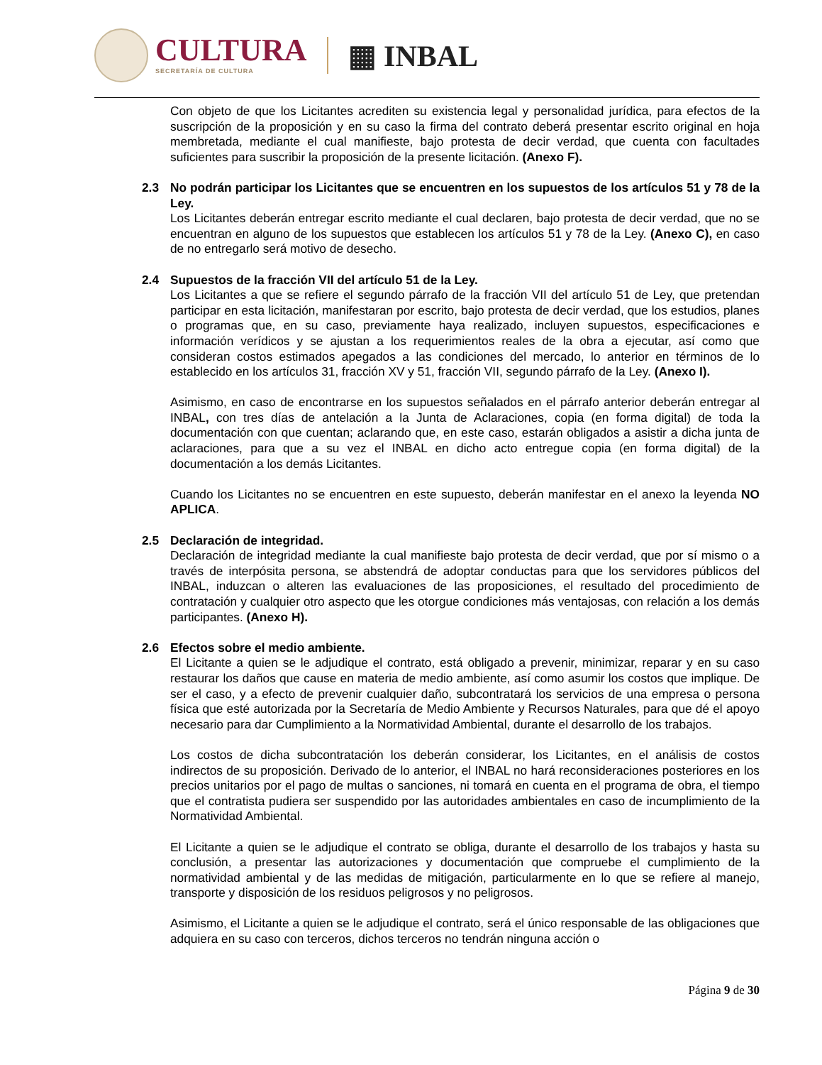CULTURA
SECRETARÍA DE CULTURA
▦ INBAL
Con objeto de que los Licitantes acrediten su existencia legal y personalidad jurídica, para efectos de la suscripción de la proposición y en su caso la firma del contrato deberá presentar escrito original en hoja membretada, mediante el cual manifieste, bajo protesta de decir verdad, que cuenta con facultades suficientes para suscribir la proposición de la presente licitación. (Anexo F).
2.3 No podrán participar los Licitantes que se encuentren en los supuestos de los artículos 51 y 78 de la Ley.
Los Licitantes deberán entregar escrito mediante el cual declaren, bajo protesta de decir verdad, que no se encuentran en alguno de los supuestos que establecen los artículos 51 y 78 de la Ley. (Anexo C), en caso de no entregarlo será motivo de desecho.
2.4 Supuestos de la fracción VII del artículo 51 de la Ley.
Los Licitantes a que se refiere el segundo párrafo de la fracción VII del artículo 51 de Ley, que pretendan participar en esta licitación, manifestaran por escrito, bajo protesta de decir verdad, que los estudios, planes o programas que, en su caso, previamente haya realizado, incluyen supuestos, especificaciones e información verídicos y se ajustan a los requerimientos reales de la obra a ejecutar, así como que consideran costos estimados apegados a las condiciones del mercado, lo anterior en términos de lo establecido en los artículos 31, fracción XV y 51, fracción VII, segundo párrafo de la Ley. (Anexo I).
Asimismo, en caso de encontrarse en los supuestos señalados en el párrafo anterior deberán entregar al INBAL, con tres días de antelación a la Junta de Aclaraciones, copia (en forma digital) de toda la documentación con que cuentan; aclarando que, en este caso, estarán obligados a asistir a dicha junta de aclaraciones, para que a su vez el INBAL en dicho acto entregue copia (en forma digital) de la documentación a los demás Licitantes.
Cuando los Licitantes no se encuentren en este supuesto, deberán manifestar en el anexo la leyenda NO APLICA.
2.5 Declaración de integridad.
Declaración de integridad mediante la cual manifieste bajo protesta de decir verdad, que por sí mismo o a través de interpósita persona, se abstendrá de adoptar conductas para que los servidores públicos del INBAL, induzcan o alteren las evaluaciones de las proposiciones, el resultado del procedimiento de contratación y cualquier otro aspecto que les otorgue condiciones más ventajosas, con relación a los demás participantes. (Anexo H).
2.6 Efectos sobre el medio ambiente.
El Licitante a quien se le adjudique el contrato, está obligado a prevenir, minimizar, reparar y en su caso restaurar los daños que cause en materia de medio ambiente, así como asumir los costos que implique. De ser el caso, y a efecto de prevenir cualquier daño, subcontratará los servicios de una empresa o persona física que esté autorizada por la Secretaría de Medio Ambiente y Recursos Naturales, para que dé el apoyo necesario para dar Cumplimiento a la Normatividad Ambiental, durante el desarrollo de los trabajos.
Los costos de dicha subcontratación los deberán considerar, los Licitantes, en el análisis de costos indirectos de su proposición. Derivado de lo anterior, el INBAL no hará reconsideraciones posteriores en los precios unitarios por el pago de multas o sanciones, ni tomará en cuenta en el programa de obra, el tiempo que el contratista pudiera ser suspendido por las autoridades ambientales en caso de incumplimiento de la Normatividad Ambiental.
El Licitante a quien se le adjudique el contrato se obliga, durante el desarrollo de los trabajos y hasta su conclusión, a presentar las autorizaciones y documentación que compruebe el cumplimiento de la normatividad ambiental y de las medidas de mitigación, particularmente en lo que se refiere al manejo, transporte y disposición de los residuos peligrosos y no peligrosos.
Asimismo, el Licitante a quien se le adjudique el contrato, será el único responsable de las obligaciones que adquiera en su caso con terceros, dichos terceros no tendrán ninguna acción o
Página 9 de 30